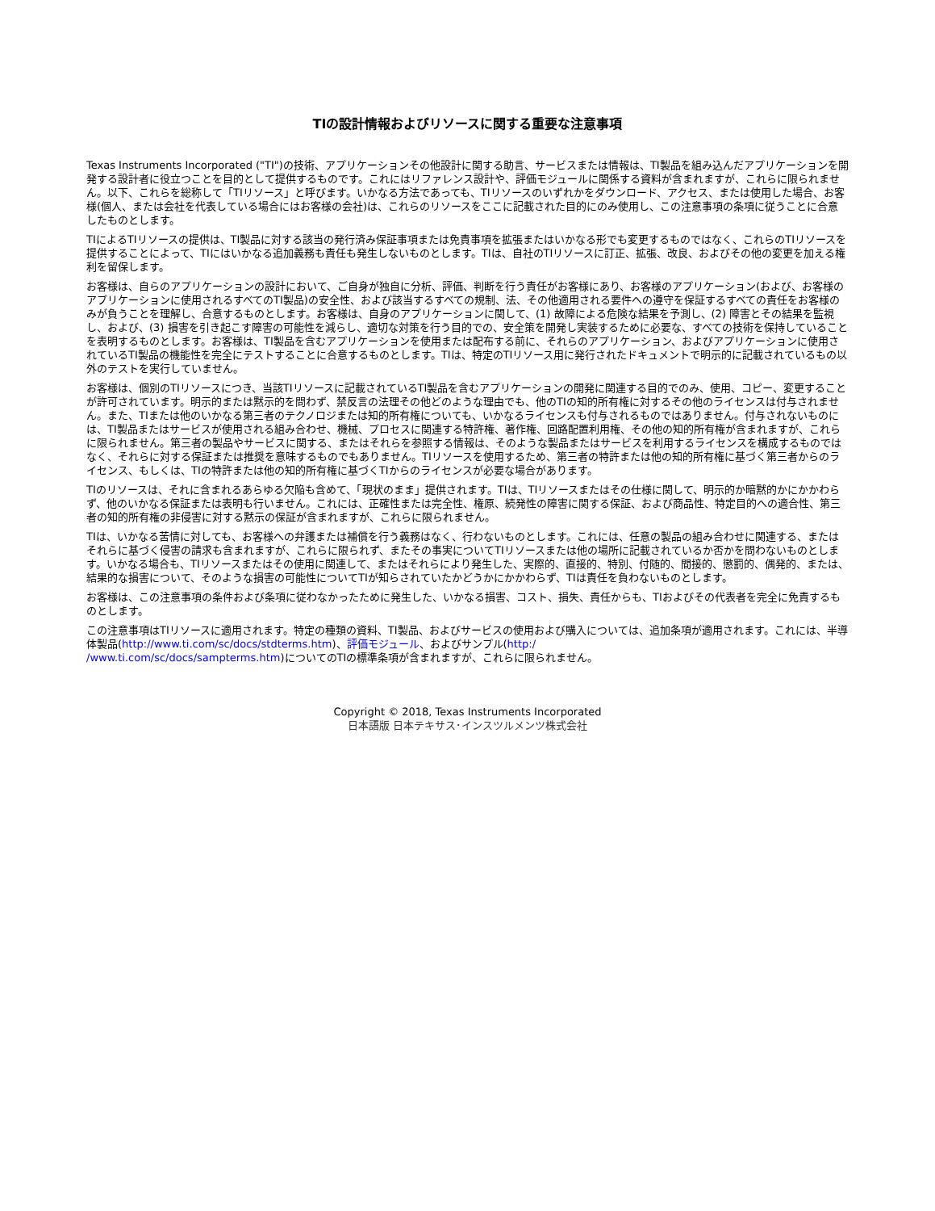TIの設計情報およびリソースに関する重要な注意事項
Texas Instruments Incorporated ("TI")の技術、アプリケーションその他設計に関する助言、サービスまたは情報は、TI製品を組み込んだアプリケーションを開発する設計者に役立つことを目的として提供するものです。これにはリファレンス設計や、評価モジュールに関係する資料が含まれますが、これらに限られません。以下、これらを総称して「TIリソース」と呼びます。いかなる方法であっても、TIリソースのいずれかをダウンロード、アクセス、または使用した場合、お客様(個人、または会社を代表している場合にはお客様の会社)は、これらのリソースをここに記載された目的にのみ使用し、この注意事項の条項に従うことに合意したものとします。
TIによるTIリソースの提供は、TI製品に対する該当の発行済み保証事項または免責事項を拡張またはいかなる形でも変更するものではなく、これらのTIリソースを提供することによって、TIにはいかなる追加義務も責任も発生しないものとします。TIは、自社のTIリソースに訂正、拡張、改良、およびその他の変更を加える権利を留保します。
お客様は、自らのアプリケーションの設計において、ご自身が独自に分析、評価、判断を行う責任がお客様にあり、お客様のアプリケーション(および、お客様のアプリケーションに使用されるすべてのTI製品)の安全性、および該当するすべての規制、法、その他適用される要件への遵守を保証するすべての責任をお客様のみが負うことを理解し、合意するものとします。お客様は、自身のアプリケーションに関して、(1) 故障による危険な結果を予測し、(2) 障害とその結果を監視し、および、(3) 損害を引き起こす障害の可能性を減らし、適切な対策を行う目的での、安全策を開発し実装するために必要な、すべての技術を保持していることを表明するものとします。お客様は、TI製品を含むアプリケーションを使用または配布する前に、それらのアプリケーション、およびアプリケーションに使用されているTI製品の機能性を完全にテストすることに合意するものとします。TIは、特定のTIリソース用に発行されたドキュメントで明示的に記載されているもの以外のテストを実行していません。
お客様は、個別のTIリソースにつき、当該TIリソースに記載されているTI製品を含むアプリケーションの開発に関連する目的でのみ、使用、コピー、変更することが許可されています。明示的または黙示的を問わず、禁反言の法理その他どのような理由でも、他のTIの知的所有権に対するその他のライセンスは付与されません。また、TIまたは他のいかなる第三者のテクノロジまたは知的所有権についても、いかなるライセンスも付与されるものではありません。付与されないものには、TI製品またはサービスが使用される組み合わせ、機械、プロセスに関連する特許権、著作権、回路配置利用権、その他の知的所有権が含まれますが、これらに限られません。第三者の製品やサービスに関する、またはそれらを参照する情報は、そのような製品またはサービスを利用するライセンスを構成するものではなく、それらに対する保証または推奨を意味するものでもありません。TIリソースを使用するため、第三者の特許または他の知的所有権に基づく第三者からのライセンス、もしくは、TIの特許または他の知的所有権に基づくTIからのライセンスが必要な場合があります。
TIのリソースは、それに含まれるあらゆる欠陥も含めて、「現状のまま」提供されます。TIは、TIリソースまたはその仕様に関して、明示的か暗黙的かにかかわらず、他のいかなる保証または表明も行いません。これには、正確性または完全性、権原、続発性の障害に関する保証、および商品性、特定目的への適合性、第三者の知的所有権の非侵害に対する黙示の保証が含まれますが、これらに限られません。
TIは、いかなる苦情に対しても、お客様への弁護または補償を行う義務はなく、行わないものとします。これには、任意の製品の組み合わせに関連する、またはそれらに基づく侵害の請求も含まれますが、これらに限られず、またその事実についてTIリソースまたは他の場所に記載されているか否かを問わないものとします。いかなる場合も、TIリソースまたはその使用に関連して、またはそれらにより発生した、実際的、直接的、特別、付随的、間接的、懲罰的、偶発的、または、結果的な損害について、そのような損害の可能性についてTIが知らされていたかどうかにかかわらず、TIは責任を負わないものとします。
お客様は、この注意事項の条件および条項に従わなかったために発生した、いかなる損害、コスト、損失、責任からも、TIおよびその代表者を完全に免責するものとします。
この注意事項はTIリソースに適用されます。特定の種類の資料、TI製品、およびサービスの使用および購入については、追加条項が適用されます。これには、半導体製品(http://www.ti.com/sc/docs/stdterms.htm)、評価モジュール、およびサンプル(http:/
/www.ti.com/sc/docs/sampterms.htm)についてのTIの標準条項が含まれますが、これらに限られません。
Copyright © 2018, Texas Instruments Incorporated
日本語版 日本テキサス･インスツルメンツ株式会社